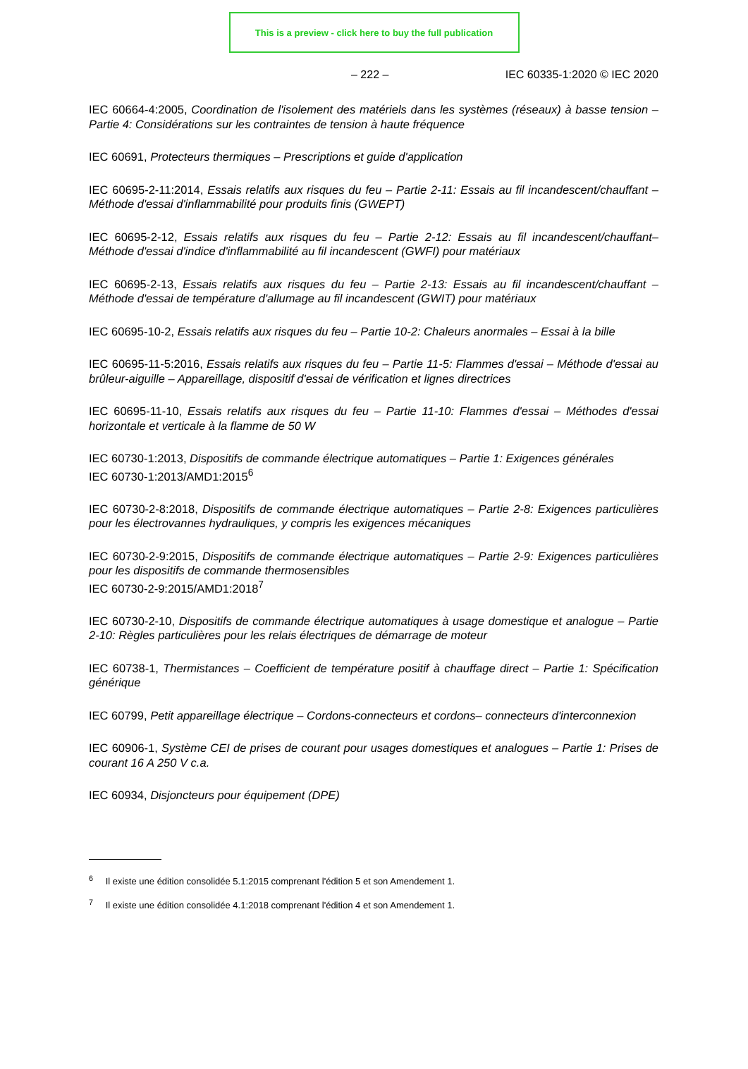This is a preview - click here to buy the full publication
– 222 – IEC 60335-1:2020 © IEC 2020
IEC 60664-4:2005, Coordination de l'isolement des matériels dans les systèmes (réseaux) à basse tension – Partie 4: Considérations sur les contraintes de tension à haute fréquence
IEC 60691, Protecteurs thermiques – Prescriptions et guide d'application
IEC 60695-2-11:2014, Essais relatifs aux risques du feu – Partie 2-11: Essais au fil incandescent/chauffant – Méthode d'essai d'inflammabilité pour produits finis (GWEPT)
IEC 60695-2-12, Essais relatifs aux risques du feu – Partie 2-12: Essais au fil incandescent/chauffant– Méthode d'essai d'indice d'inflammabilité au fil incandescent (GWFI) pour matériaux
IEC 60695-2-13, Essais relatifs aux risques du feu – Partie 2-13: Essais au fil incandescent/chauffant – Méthode d'essai de température d'allumage au fil incandescent (GWIT) pour matériaux
IEC 60695-10-2, Essais relatifs aux risques du feu – Partie 10-2: Chaleurs anormales – Essai à la bille
IEC 60695-11-5:2016, Essais relatifs aux risques du feu – Partie 11-5: Flammes d'essai – Méthode d'essai au brûleur-aiguille – Appareillage, dispositif d'essai de vérification et lignes directrices
IEC 60695-11-10, Essais relatifs aux risques du feu – Partie 11-10: Flammes d'essai – Méthodes d'essai horizontale et verticale à la flamme de 50 W
IEC 60730-1:2013, Dispositifs de commande électrique automatiques – Partie 1: Exigences générales
IEC 60730-1:2013/AMD1:2015<sup>6</sup>
IEC 60730-2-8:2018, Dispositifs de commande électrique automatiques – Partie 2-8: Exigences particulières pour les électrovannes hydrauliques, y compris les exigences mécaniques
IEC 60730-2-9:2015, Dispositifs de commande électrique automatiques – Partie 2-9: Exigences particulières pour les dispositifs de commande thermosensibles
IEC 60730-2-9:2015/AMD1:2018<sup>7</sup>
IEC 60730-2-10, Dispositifs de commande électrique automatiques à usage domestique et analogue – Partie 2-10: Règles particulières pour les relais électriques de démarrage de moteur
IEC 60738-1, Thermistances – Coefficient de température positif à chauffage direct – Partie 1: Spécification générique
IEC 60799, Petit appareillage électrique – Cordons-connecteurs et cordons– connecteurs d'interconnexion
IEC 60906-1, Système CEI de prises de courant pour usages domestiques et analogues – Partie 1: Prises de courant 16 A 250 V c.a.
IEC 60934, Disjoncteurs pour équipement (DPE)
<sup>6</sup> Il existe une édition consolidée 5.1:2015 comprenant l'édition 5 et son Amendement 1.
<sup>7</sup> Il existe une édition consolidée 4.1:2018 comprenant l'édition 4 et son Amendement 1.